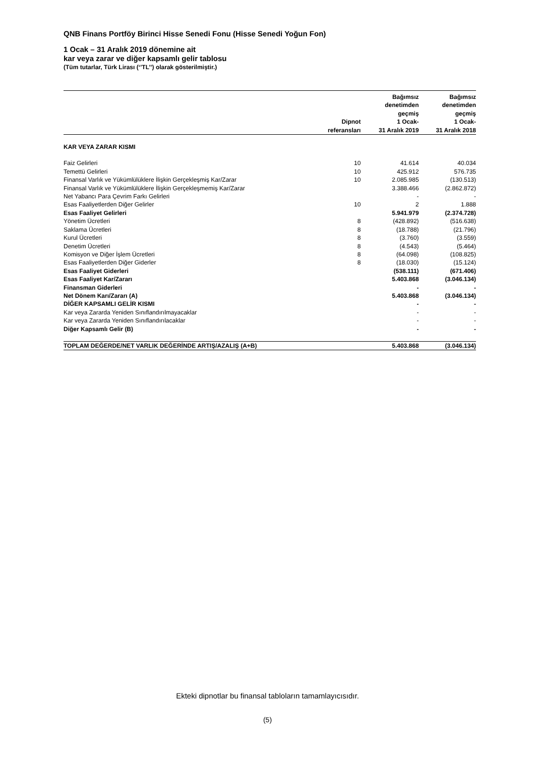QNB Finans Portföy Birinci Hisse Senedi Fonu (Hisse Senedi Yoğun Fon)
1 Ocak – 31 Aralık 2019 dönemine ait
kar veya zarar ve diğer kapsamlı gelir tablosu
(Tüm tutarlar, Türk Lirası (‘’TL’’) olarak gösterilmiştir.)
| | Dipnot referansları | Bağımsız denetimden geçmiş 1 Ocak- 31 Aralık 2019 | Bağımsız denetimden geçmiş 1 Ocak- 31 Aralık 2018 |
| --- | --- | --- | --- |
| KAR VEYA ZARAR KISMI | | | |
| Faiz Gelirleri | 10 | 41.614 | 40.034 |
| Temettü Gelirleri | 10 | 425.912 | 576.735 |
| Finansal Varlık ve Yükümlülüklere İlişkin Gerçekleşmiş Kar/Zarar | 10 | 2.085.985 | (130.513) |
| Finansal Varlık ve Yükümlülüklere İlişkin Gerçekleşmemiş Kar/Zarar | | 3.388.466 | (2.862.872) |
| Net Yabancı Para Çevrim Farkı Gelirleri | | - | - |
| Esas Faaliyetlerden Diğer Gelirler | 10 | 2 | 1.888 |
| Esas Faaliyet Gelirleri | | 5.941.979 | (2.374.728) |
| Yönetim Ücretleri | 8 | (428.892) | (516.638) |
| Saklama Ücretleri | 8 | (18.788) | (21.796) |
| Kurul Ücretleri | 8 | (3.760) | (3.559) |
| Denetim Ücretleri | 8 | (4.543) | (5.464) |
| Komisyon ve Diğer İşlem Ücretleri | 8 | (64.098) | (108.825) |
| Esas Faaliyetlerden Diğer Giderler | 8 | (18.030) | (15.124) |
| Esas Faaliyet Giderleri | | (538.111) | (671.406) |
| Esas Faaliyet Kar/Zararı | | 5.403.868 | (3.046.134) |
| Finansman Giderleri | | - | - |
| Net Dönem Karı/Zararı (A) | | 5.403.868 | (3.046.134) |
| DİĞER KAPSAMLI GELİR KISMI | | - | - |
| Kar veya Zararda Yeniden Sınıflandırılmayacaklar | | - | - |
| Kar veya Zararda Yeniden Sınıflandırılacaklar | | - | - |
| Diğer Kapsamlı Gelir (B) | | - | - |
| TOPLAM DEĞERDE/NET VARLIK DEĞERİNDE ARTIŞ/AZALIŞ (A+B) | | 5.403.868 | (3.046.134) |
Ekteki dipnotlar bu finansal tabloların tamamlayıcısıdır.
(5)